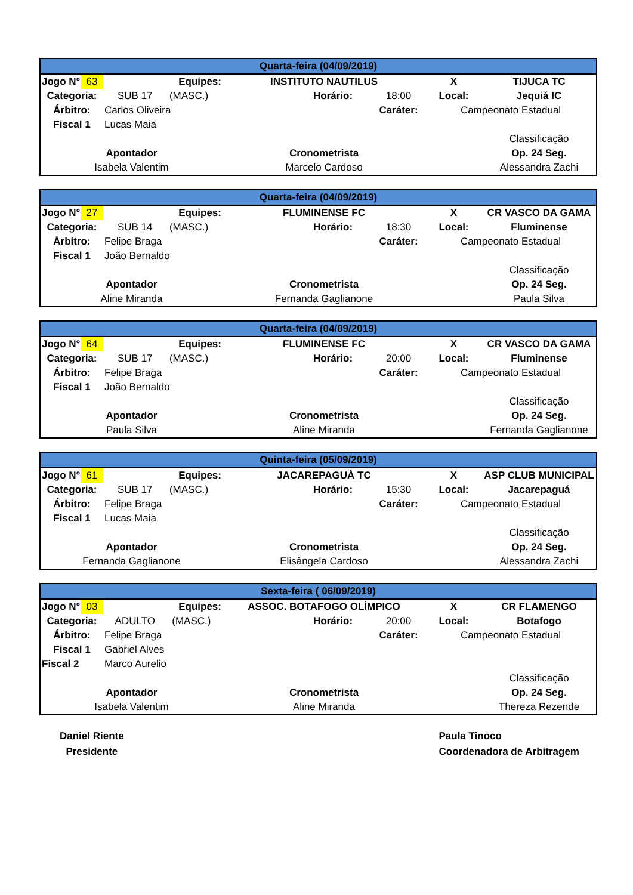| Quarta-feira (04/09/2019) | | | | | | | |
| Jogo N° | 63 | Equipes: | INSTITUTO NAUTILUS | | | X | TIJUCA TC |
| Categoria: | | SUB 17 (MASC.) | | Horário: | 18:00 | Local: | Jequiá IC |
| Árbitro: | | Carlos Oliveira | | | Caráter: | Campeonato Estadual | |
| Fiscal 1 | | Lucas Maia | | | | | |
| | | | | | | | Classificação |
| Apontador | | | Cronometrista | | | | Op. 24 Seg. |
| Isabela Valentim | | | Marcelo Cardoso | | | | Alessandra Zachi |
| Quarta-feira (04/09/2019) | | | | | | | |
| Jogo N° | 27 | Equipes: | FLUMINENSE FC | | | X | CR VASCO DA GAMA |
| Categoria: | | SUB 14 (MASC.) | | Horário: | 18:30 | Local: | Fluminense |
| Árbitro: | | Felipe Braga | | | Caráter: | Campeonato Estadual | |
| Fiscal 1 | | João Bernaldo | | | | | |
| | | | | | | | Classificação |
| Apontador | | | Cronometrista | | | | Op. 24 Seg. |
| Aline Miranda | | | Fernanda Gaglianone | | | | Paula Silva |
| Quarta-feira (04/09/2019) | | | | | | | |
| Jogo N° | 64 | Equipes: | FLUMINENSE FC | | | X | CR VASCO DA GAMA |
| Categoria: | | SUB 17 (MASC.) | | Horário: | 20:00 | Local: | Fluminense |
| Árbitro: | | Felipe Braga | | | Caráter: | Campeonato Estadual | |
| Fiscal 1 | | João Bernaldo | | | | | |
| | | | | | | | Classificação |
| Apontador | | | Cronometrista | | | | Op. 24 Seg. |
| Paula Silva | | | Aline Miranda | | | | Fernanda Gaglianone |
| Quinta-feira (05/09/2019) | | | | | | | |
| Jogo N° | 61 | Equipes: | JACAREPAGUÁ TC | | | X | ASP CLUB MUNICIPAL |
| Categoria: | | SUB 17 (MASC.) | | Horário: | 15:30 | Local: | Jacarepaguá |
| Árbitro: | | Felipe Braga | | | Caráter: | Campeonato Estadual | |
| Fiscal 1 | | Lucas Maia | | | | | |
| | | | | | | | Classificação |
| Apontador | | | Cronometrista | | | | Op. 24 Seg. |
| Fernanda Gaglianone | | | Elisângela Cardoso | | | | Alessandra Zachi |
| Sexta-feira ( 06/09/2019) | | | | | | | |
| Jogo N° | 03 | Equipes: | ASSOC. BOTAFOGO OLÍMPICO | | | X | CR FLAMENGO |
| Categoria: | | ADULTO (MASC.) | | Horário: | 20:00 | Local: | Botafogo |
| Árbitro: | | Felipe Braga | | | Caráter: | Campeonato Estadual | |
| Fiscal 1 | | Gabriel Alves | | | | | |
| Fiscal 2 | | Marco Aurelio | | | | | |
| | | | | | | | Classificação |
| Apontador | | | Cronometrista | | | | Op. 24 Seg. |
| Isabela Valentim | | | Aline Miranda | | | | Thereza Rezende |
Daniel Riente
Presidente
Paula Tinoco
Coordenadora de Arbitragem